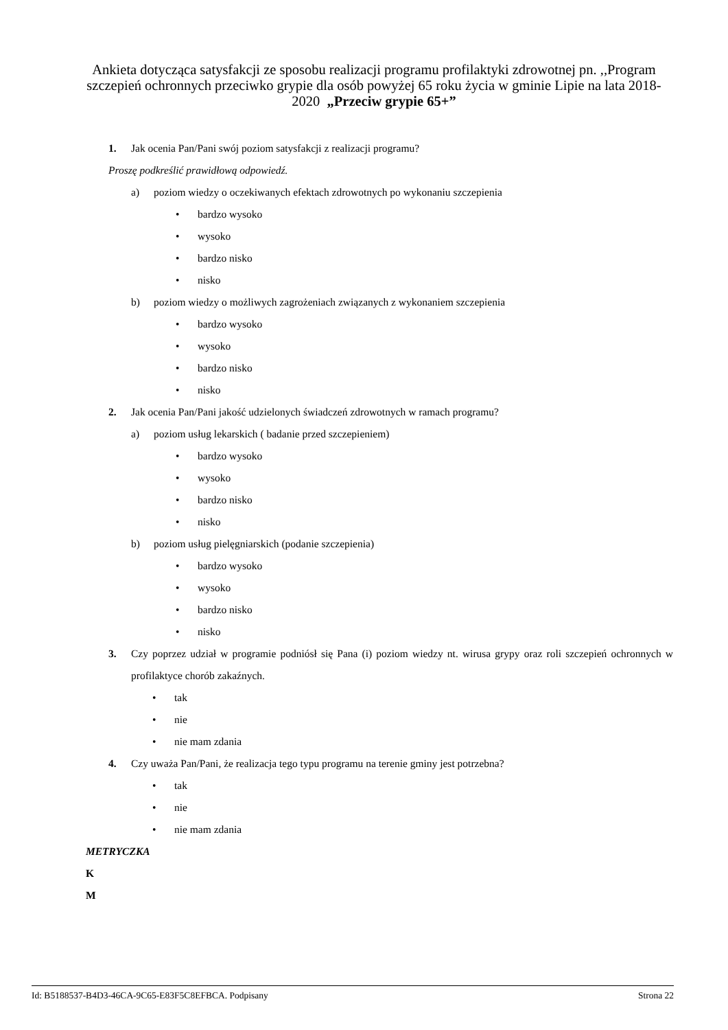Ankieta dotycząca satysfakcji ze sposobu realizacji programu profilaktyki zdrowotnej pn. ,,Program szczepień ochronnych przeciwko grypie dla osób powyżej 65 roku życia w gminie Lipie na lata 2018-2020 „Przeciw grypie 65+”
1. Jak ocenia Pan/Pani swój poziom satysfakcji z realizacji programu?
Proszę podkreślić prawidłową odpowiedź.
a) poziom wiedzy o oczekiwanych efektach zdrowotnych po wykonaniu szczepienia
• bardzo wysoko
• wysoko
• bardzo nisko
• nisko
b) poziom wiedzy o możliwych zagrożeniach związanych z wykonaniem szczepienia
• bardzo wysoko
• wysoko
• bardzo nisko
• nisko
2. Jak ocenia Pan/Pani jakość udzielonych świadczeń zdrowotnych w ramach programu?
a) poziom usług lekarskich ( badanie przed szczepieniem)
• bardzo wysoko
• wysoko
• bardzo nisko
• nisko
b) poziom usług pielęgniarskich (podanie szczepienia)
• bardzo wysoko
• wysoko
• bardzo nisko
• nisko
3. Czy poprzez udział w programie podniósł się Pana (i) poziom wiedzy nt. wirusa grypy oraz roli szczepień ochronnych w profilaktyce chorób zakaźnych.
• tak
• nie
• nie mam zdania
4. Czy uważa Pan/Pani, że realizacja tego typu programu na terenie gminy jest potrzebna?
• tak
• nie
• nie mam zdania
METRYCZKA
K
M
Id: B5188537-B4D3-46CA-9C65-E83F5C8EFBCA. Podpisany Strona 22